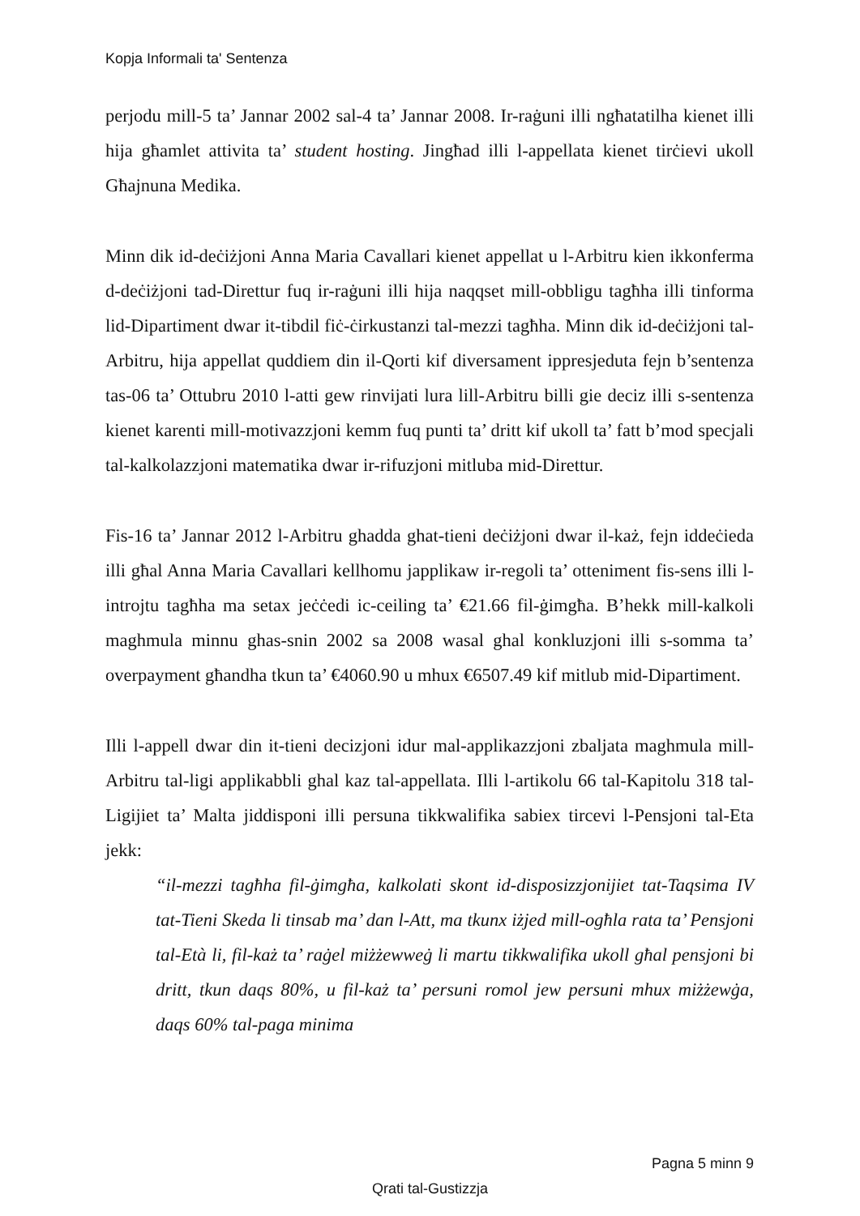Kopja Informali ta' Sentenza
perjodu mill-5 ta’ Jannar 2002 sal-4 ta’ Jannar 2008. Ir-raġuni illi ngħatatilha kienet illi hija għamlet attivita ta’ student hosting. Jingħad illi l-appellata kienet tirċievi ukoll Għajnuna Medika.
Minn dik id-deċiżjoni Anna Maria Cavallari kienet appellat u l-Arbitru kien ikkonferma d-deċiżjoni tad-Direttur fuq ir-raġuni illi hija naqqset mill-obbligu tagħha illi tinforma lid-Dipartiment dwar it-tibdil fiċ-ċirkustanzi tal-mezzi tagħha. Minn dik id-deċiżjoni tal-Arbitru, hija appellat quddiem din il-Qorti kif diversament ippresjeduta fejn b’sentenza tas-06 ta’ Ottubru 2010 l-atti gew rinvijati lura lill-Arbitru billi gie deciz illi s-sentenza kienet karenti mill-motivazzjoni kemm fuq punti ta’ dritt kif ukoll ta’ fatt b’mod specjali tal-kalkolazzjoni matematika dwar ir-rifuzjoni mitluba mid-Direttur.
Fis-16 ta’ Jannar 2012 l-Arbitru ghadda ghat-tieni deċiżjoni dwar il-każ, fejn iddeċieda illi għal Anna Maria Cavallari kellhomu japplikaw ir-regoli ta’ otteniment fis-sens illi l-introjtu tagħha ma setax jeċċedi ic-ceiling ta’ €21.66 fil-ġimgħa. B’hekk mill-kalkoli maghmula minnu ghas-snin 2002 sa 2008 wasal ghal konkluzjoni illi s-somma ta’ overpayment għandha tkun ta’ €4060.90 u mhux €6507.49 kif mitlub mid-Dipartiment.
Illi l-appell dwar din it-tieni decizjoni idur mal-applikazzjoni zbaljata maghmula mill-Arbitru tal-ligi applikabbli ghal kaz tal-appellata. Illi l-artikolu 66 tal-Kapitolu 318 tal-Ligijiet ta’ Malta jiddisponi illi persuna tikkwalifika sabiex tircevi l-Pensjoni tal-Eta jekk:
“il-mezzi tagħha fil-ġimgħa, kalkolati skont id-disposizzjonijiet tat-Taqsima IV tat-Tieni Skeda li tinsab ma’ dan l-Att, ma tkunx iżjed mill-ogħla rata ta’ Pensjoni tal-Età li, fil-każ ta’ raġel miżżewweġ li martu tikkwalifika ukoll għal pensjoni bi dritt, tkun daqs 80%, u fil-każ ta’ persuni romol jew persuni mhux miżżewġa, daqs 60% tal-paga minima
Pagna 5 minn 9
Qrati tal-Gustizzja